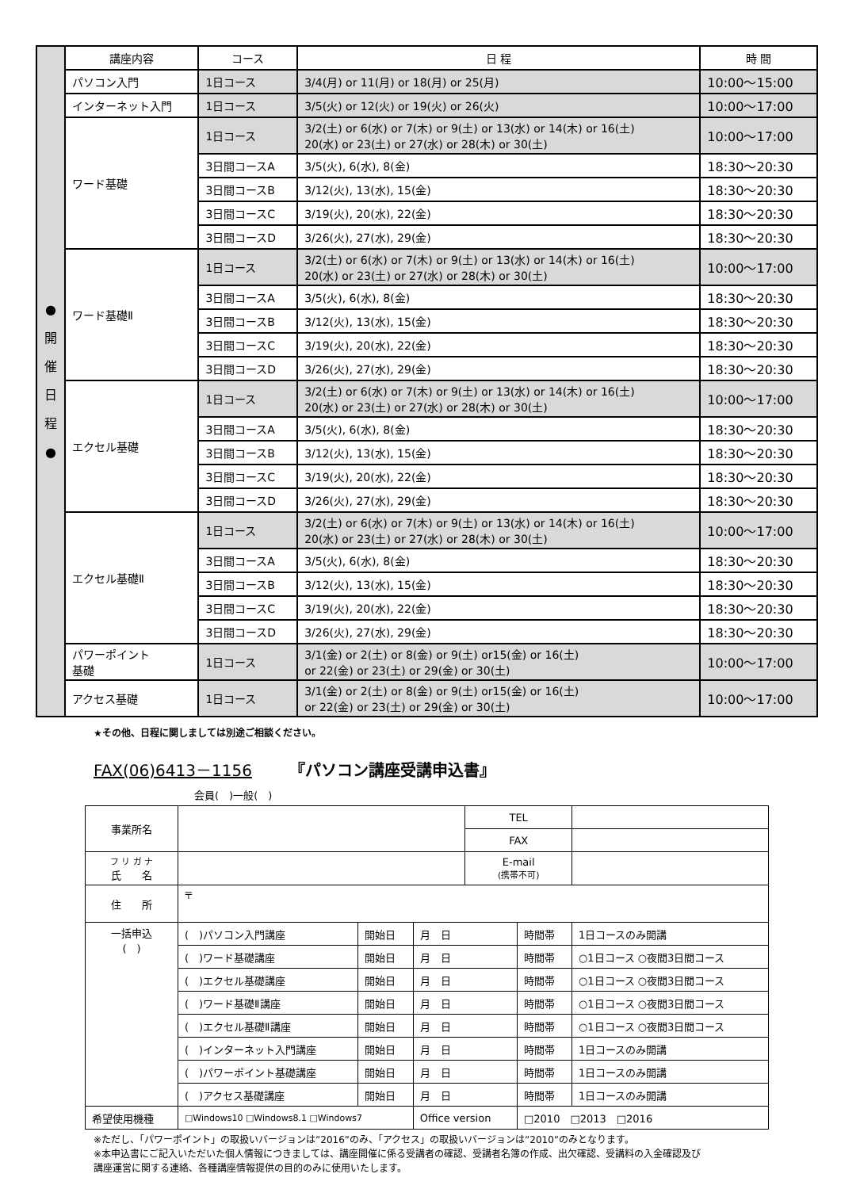| ● 開 催 日 程 ● | 講座内容 | コース | 日 程 | 時 間 |
| | パソコン入門 | 1日コース | 3/4(月) or 11(月) or 18(月) or 25(月) | 10:00～15:00 |
| | インターネット入門 | 1日コース | 3/5(火) or 12(火) or 19(火) or 26(火) | 10:00～17:00 |
| | ワード基礎 | 1日コース | 3/2(土) or 6(水) or 7(木) or 9(土) or 13(水) or 14(木) or 16(土) 20(水) or 23(土) or 27(水) or 28(木) or 30(土) | 10:00～17:00 |
| | | 3日間コースA | 3/5(火), 6(水), 8(金) | 18:30～20:30 |
| | | 3日間コースB | 3/12(火), 13(水), 15(金) | 18:30～20:30 |
| | | 3日間コースC | 3/19(火), 20(水), 22(金) | 18:30～20:30 |
| | | 3日間コースD | 3/26(火), 27(水), 29(金) | 18:30～20:30 |
| | ワード基礎Ⅱ | 1日コース | 3/2(土) or 6(水) or 7(木) or 9(土) or 13(水) or 14(木) or 16(土) 20(水) or 23(土) or 27(水) or 28(木) or 30(土) | 10:00～17:00 |
| | | 3日間コースA | 3/5(火), 6(水), 8(金) | 18:30～20:30 |
| | | 3日間コースB | 3/12(火), 13(水), 15(金) | 18:30～20:30 |
| | | 3日間コースC | 3/19(火), 20(水), 22(金) | 18:30～20:30 |
| | | 3日間コースD | 3/26(火), 27(水), 29(金) | 18:30～20:30 |
| | エクセル基礎 | 1日コース | 3/2(土) or 6(水) or 7(木) or 9(土) or 13(水) or 14(木) or 16(土) 20(水) or 23(土) or 27(水) or 28(木) or 30(土) | 10:00～17:00 |
| | | 3日間コースA | 3/5(火), 6(水), 8(金) | 18:30～20:30 |
| | | 3日間コースB | 3/12(火), 13(水), 15(金) | 18:30～20:30 |
| | | 3日間コースC | 3/19(火), 20(水), 22(金) | 18:30～20:30 |
| | | 3日間コースD | 3/26(火), 27(水), 29(金) | 18:30～20:30 |
| | エクセル基礎Ⅱ | 1日コース | 3/2(土) or 6(水) or 7(木) or 9(土) or 13(水) or 14(木) or 16(土) 20(水) or 23(土) or 27(水) or 28(木) or 30(土) | 10:00～17:00 |
| | | 3日間コースA | 3/5(火), 6(水), 8(金) | 18:30～20:30 |
| | | 3日間コースB | 3/12(火), 13(水), 15(金) | 18:30～20:30 |
| | | 3日間コースC | 3/19(火), 20(水), 22(金) | 18:30～20:30 |
| | | 3日間コースD | 3/26(火), 27(水), 29(金) | 18:30～20:30 |
| | パワーポイント 基礎 | 1日コース | 3/1(金) or 2(土) or 8(金) or 9(土) or15(金) or 16(土) or 22(金) or 23(土) or 29(金) or 30(土) | 10:00～17:00 |
| | アクセス基礎 | 1日コース | 3/1(金) or 2(土) or 8(金) or 9(土) or15(金) or 16(土) or 22(金) or 23(土) or 29(金) or 30(土) | 10:00～17:00 |
★その他、日程に関しましては別途ご相談ください。
FAX(06)6413－1156 『パソコン講座受講申込書』
会員(　)一般(　)
| 事業所名 | | | | TEL | | |
| | | | | FAX | | |
| フ リ ガ ナ 氏 名 | | | | E-mail (携帯不可) | | |
| 住 所 | 〒 | | | | | |
| 一括申込 ( ) | ( )パソコン入門講座 | 開始日 | 月 日 | | 時間帯 | 1日コースのみ開講 |
| | ( )ワード基礎講座 | 開始日 | 月 日 | | 時間帯 | ○1日コース ○夜間3日間コース |
| | ( )エクセル基礎講座 | 開始日 | 月 日 | | 時間帯 | ○1日コース ○夜間3日間コース |
| | ( )ワード基礎Ⅱ講座 | 開始日 | 月 日 | | 時間帯 | ○1日コース ○夜間3日間コース |
| | ( )エクセル基礎Ⅱ講座 | 開始日 | 月 日 | | 時間帯 | ○1日コース ○夜間3日間コース |
| | ( )インターネット入門講座 | 開始日 | 月 日 | | 時間帯 | 1日コースのみ開講 |
| | ( )パワーポイント基礎講座 | 開始日 | 月 日 | | 時間帯 | 1日コースのみ開講 |
| | ( )アクセス基礎講座 | 開始日 | 月 日 | | 時間帯 | 1日コースのみ開講 |
| 希望使用機種 | □Windows10 □Windows8.1 □Windows7 | | Office version | | □2010 □2013 □2016 | |
※ただし、「パワーポイント」の取扱いバージョンは”2016”のみ、「アクセス」の取扱いバージョンは”2010”のみとなります。
※本申込書にご記入いただいた個人情報につきましては、講座開催に係る受講者の確認、受講者名簿の作成、出欠確認、受講料の入金確認及び
講座運営に関する連絡、各種講座情報提供の目的のみに使用いたします。